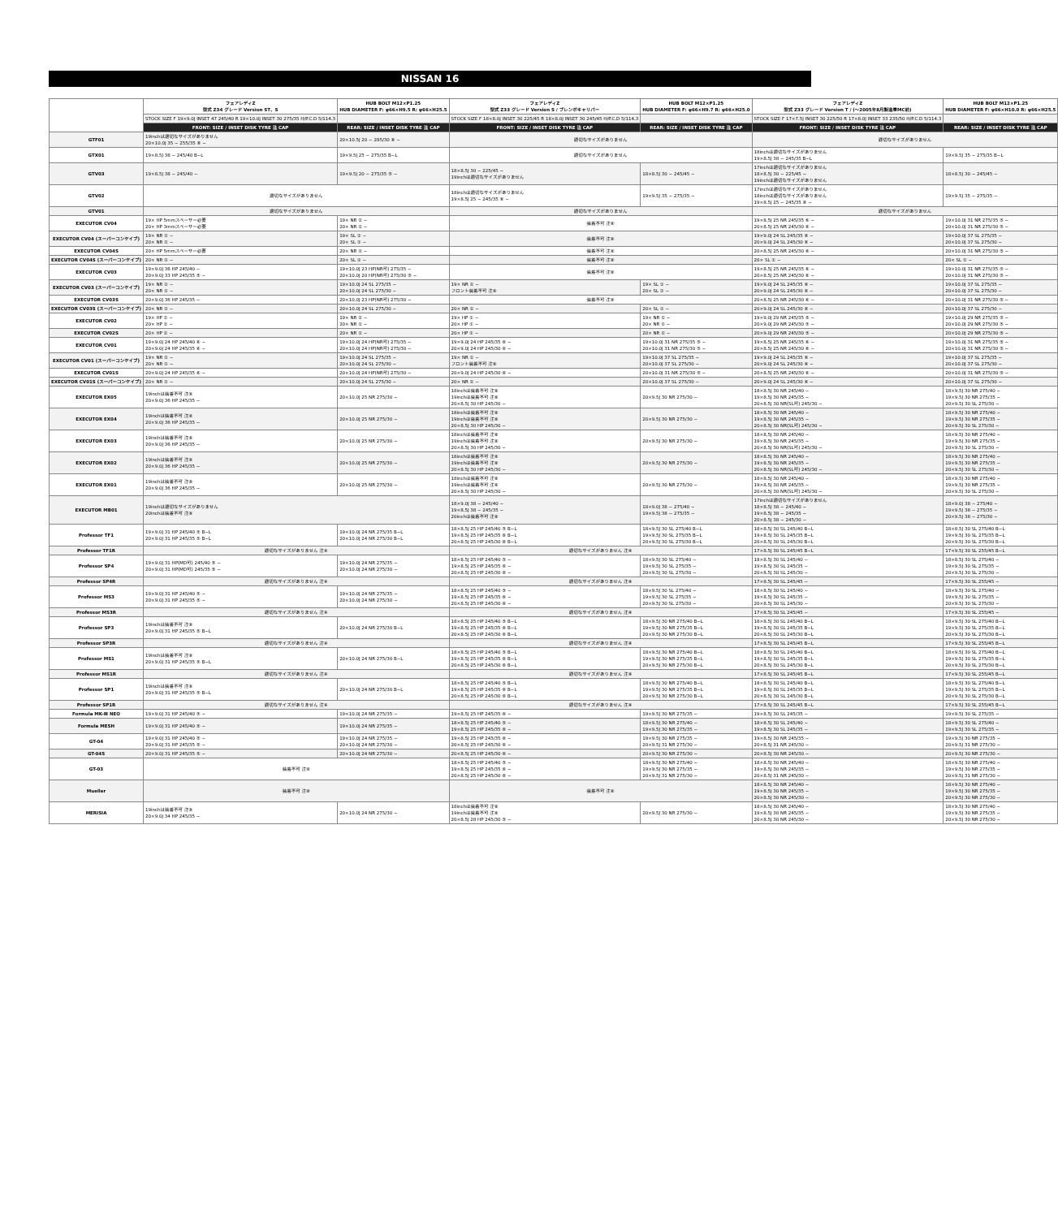NISSAN 16
| | フェアレディZ 型式 Z34 グレード Version ST、S | HUB BOLT M12×P1.25 HUB DIAMETER F: φ66×H9.5 R: φ66×H25.5 | フェアレディZ 型式 Z33 グレード Version S / ブレンボキャリパー | HUB BOLT M12×P1.25 HUB DIAMETER F: φ66×H9.7 R: φ66×H25.0 | フェアレディZ 型式 Z33 グレード Version T / (〜2005年8月製造車MC前) | HUB BOLT M12×P1.25 HUB DIAMETER F: φ66×H10.0 R: φ66×H25.5 |
| --- | --- | --- | --- | --- | --- | --- |
| | STOCK SIZE F 19×9.0J INSET 47 245/40 R 19×10.0J INSET 30 275/35 H/P.C.D 5/114.3 | | STOCK SIZE F 18×8.0J INSET 30 225/45 R 18×8.0J INSET 30 245/45 H/P.C.D 5/114.3 | | STOCK SIZE F 17×7.5J INSET 30 225/50 R 17×8.0J INSET 33 235/50 H/P.C.D 5/114.3 | |
| | FRONT: SIZE / INSET DISK TYRE 注 CAP | REAR: SIZE / INSET DISK TYRE 注 CAP | FRONT: SIZE / INSET DISK TYRE 注 CAP | REAR: SIZE / INSET DISK TYRE 注 CAP | FRONT: SIZE / INSET DISK TYRE 注 CAP | REAR: SIZE / INSET DISK TYRE 注 CAP |
| GTF01 | 19inchは適切なサイズがありません 20×10.0J 35 − 255/35 ⑥ − | 20×10.5J 20 − 285/30 ⑥ − | 適切なサイズがありません | | 適切なサイズがありません | |
| GTX01 | 19×8.5J 38 − 245/40 B−L | 19×9.5J 25 − 275/35 B−L | 適切なサイズがありません | | 18inchは適切なサイズがありません 19×8.5J 38 − 245/35 B−L | 19×9.5J 35 − 275/35 B−L |
| GTV03 | 19×8.5J 38 − 245/40 − | 19×9.5J 20 − 275/35 ⑤ − | 18×8.5J 30 − 225/45 − 19inchは適切なサイズがありません | 18×8.5J 30 − 245/45 − | 17inchは適切なサイズがありません 18×8.5J 30 − 225/45 − 19inchは適切なサイズがありません | 18×8.5J 30 − 245/45 − |
| GTV02 | 適切なサイズがありません | | 18inchは適切なサイズがありません 19×8.5J 25 − 245/35 ⑥ − | 19×9.5J 35 − 275/35 − | 17inchは適切なサイズがありません 18inchは適切なサイズがありません 19×8.5J 25 − 245/35 ⑥ − | 19×9.5J 35 − 275/35 − |
| GTV01 | 適切なサイズがありません | | 適切なサイズがありません | | 適切なサイズがありません | |
| EXECUTOR CV04 | 19× HP 5mmスペーサー必要 20× HP 3mmスペーサー必要 | 19× NR ① − 20× NR ① − | 装着不可 注⑧ | | 19×8.5J 25 NR 245/35 ⑥ − 20×8.5J 25 NR 245/30 ⑥ − | 19×10.0J 31 NR 275/35 ⑤ − 20×10.0J 31 NR 275/30 ⑤ − |
| EXECUTOR CV04 (スーパーコンケイブ) | 19× NR ① − 20× NR ① − | 19× SL ① − 20× SL ① − | 装着不可 注⑧ | | 19×9.0J 24 SL 245/35 ⑥ − 20×9.0J 24 SL 245/30 ⑥ − | 19×10.0J 37 SL 275/35 − 20×10.0J 37 SL 275/30 − |
| EXECUTOR CV04S | 20× HP 5mmスペーサー必要 | 20× NR ① − | 装着不可 注⑧ | | 20×8.5J 25 NR 245/30 ⑥ − | 20×10.0J 31 NR 275/30 ⑤ − |
| EXECUTOR CV04S (スーパーコンケイブ) | 20× NR ① − | 20× SL ① − | 装着不可 注⑧ | | 20× SL ① − | 20× SL ① − |
| EXECUTOR CV03 | 19×9.0J 36 HP 245/40 − 20×9.0J 33 HP 245/35 ⑤ − | 19×10.0J 23 HP(NR可) 275/35 − 20×10.0J 20 HP(NR可) 275/30 ⑤ − | 装着不可 注⑧ | | 19×8.5J 25 NR 245/35 ⑥ − 20×8.5J 25 NR 245/30 ⑥ − | 19×10.0J 31 NR 275/35 ⑤ − 20×10.0J 31 NR 275/30 ⑤ − |
| EXECUTOR CV03 (スーパーコンケイブ) | 19× NR ① − 20× NR ① − | 19×10.0J 24 SL 275/35 − 20×10.0J 24 SL 275/30 − | 19× NR ① − フロント装着不可 注⑧ | 19× SL ① − 20× SL ① − | 19×9.0J 24 SL 245/35 ⑥ − 20×9.0J 24 SL 245/30 ⑥ − | 19×10.0J 37 SL 275/35 − 20×10.0J 37 SL 275/30 − |
| EXECUTOR CV03S | 20×9.0J 36 HP 245/35 − | 20×10.0J 23 HP(NR可) 275/30 − | 装着不可 注⑧ | | 20×8.5J 25 NR 245/30 ⑥ − | 20×10.0J 31 NR 275/30 ⑤ − |
| EXECUTOR CV03S (スーパーコンケイブ) | 20× NR ① − | 20×10.0J 24 SL 275/30 − | 20× NR ① − | 20× SL ① − | 20×9.0J 24 SL 245/30 ⑥ − | 20×10.0J 37 SL 275/30 − |
| EXECUTOR CV02 | 19× HP ① − 20× HP ① − | 19× NR ① − 20× NR ① − | 19× HP ① − 20× HP ① − | 19× NR ① − 20× NR ① − | 19×9.0J 29 NR 245/35 ⑤ − 20×9.0J 29 NR 245/30 ⑤ − | 19×10.0J 29 NR 275/35 ⑤ − 20×10.0J 29 NR 275/30 ⑤ − |
| EXECUTOR CV02S | 20× HP ① − | 20× NR ① − | 20× HP ① − | 20× NR ① − | 20×9.0J 29 NR 245/30 ⑤ − | 20×10.0J 29 NR 275/30 ⑤ − |
| EXECUTOR CV01 | 19×9.0J 24 HP 245/40 ⑥ − 20×9.0J 24 HP 245/35 ⑥ − | 19×10.0J 24 HP(NR可) 275/35 − 20×10.0J 24 HP(NR可) 275/30 − | 19×9.0J 24 HP 245/35 ⑥ − 20×9.0J 24 HP 245/30 ⑥ − | 19×10.0J 31 NR 275/35 ⑤ − 20×10.0J 31 NR 275/30 ⑤ − | 19×8.5J 25 NR 245/35 ⑥ − 20×8.5J 25 NR 245/30 ⑥ − | 19×10.0J 31 NR 275/35 ⑤ − 20×10.0J 31 NR 275/30 ⑤ − |
| EXECUTOR CV01 (スーパーコンケイブ) | 19× NR ① − 20× NR ① − | 19×10.0J 24 SL 275/35 − 20×10.0J 24 SL 275/30 − | 19× NR ① − フロント装着不可 注⑧ | 19×10.0J 37 SL 275/35 − 20×10.0J 37 SL 275/30 − | 19×9.0J 24 SL 245/35 ⑥ − 20×9.0J 24 SL 245/30 ⑥ − | 19×10.0J 37 SL 275/35 − 20×10.0J 37 SL 275/30 − |
| EXECUTOR CV01S | 20×9.0J 24 HP 245/35 ⑥ − | 20×10.0J 24 HP(NR可) 275/30 − | 20×9.0J 24 HP 245/30 ⑥ − | 20×10.0J 31 NR 275/30 ⑤ − | 20×8.5J 25 NR 245/30 ⑥ − | 20×10.0J 31 NR 275/30 ⑤ − |
| EXECUTOR CV01S (スーパーコンケイブ) | 20× NR ① − | 20×10.0J 24 SL 275/30 − | 20× NR ① − | 20×10.0J 37 SL 275/30 − | 20×9.0J 24 SL 245/30 ⑥ − | 20×10.0J 37 SL 275/30 − |
| EXECUTOR EX05 | 19inchは装着不可 注⑧ 20×9.0J 36 HP 245/35 − | 20×10.0J 25 NR 275/30 − | 18inchは装着不可 注⑧ 19inchは装着不可 注⑧ 20×8.5J 30 HP 245/30 − | 20×9.5J 30 NR 275/30 − | 18×8.5J 30 NR 245/40 − 19×8.5J 30 NR 245/35 − 20×8.5J 30 NR(SL可) 245/30 − | 18×9.5J 30 NR 275/40 − 19×9.5J 30 NR 275/35 − 20×9.5J 30 SL 275/30 − |
| EXECUTOR EX04 | 19inchは装着不可 注⑧ 20×9.0J 36 HP 245/35 − | 20×10.0J 25 NR 275/30 − | 18inchは装着不可 注⑧ 19inchは装着不可 注⑧ 20×8.5J 30 HP 245/30 − | 20×9.5J 30 NR 275/30 − | 18×8.5J 30 NR 245/40 − 19×8.5J 30 NR 245/35 − 20×8.5J 30 NR(SL可) 245/30 − | 18×9.5J 30 NR 275/40 − 19×9.5J 30 NR 275/35 − 20×9.5J 30 SL 275/30 − |
| EXECUTOR EX03 | 19inchは装着不可 注⑧ 20×9.0J 36 HP 245/35 − | 20×10.0J 25 NR 275/30 − | 18inchは装着不可 注⑧ 19inchは装着不可 注⑧ 20×8.5J 30 HP 245/30 − | 20×9.5J 30 NR 275/30 − | 18×8.5J 30 NR 245/40 − 19×8.5J 30 NR 245/35 − 20×8.5J 30 NR(SL可) 245/30 − | 18×9.5J 30 NR 275/40 − 19×9.5J 30 NR 275/35 − 20×9.5J 30 SL 275/30 − |
| EXECUTOR EX02 | 19inchは装着不可 注⑧ 20×9.0J 36 HP 245/35 − | 20×10.0J 25 NR 275/30 − | 18inchは装着不可 注⑧ 19inchは装着不可 注⑧ 20×8.5J 30 HP 245/30 − | 20×9.5J 30 NR 275/30 − | 18×8.5J 30 NR 245/40 − 19×8.5J 30 NR 245/35 − 20×8.5J 30 NR(SL可) 245/30 − | 18×9.5J 30 NR 275/40 − 19×9.5J 30 NR 275/35 − 20×9.5J 30 SL 275/30 − |
| EXECUTOR EX01 | 19inchは装着不可 注⑧ 20×9.0J 36 HP 245/35 − | 20×10.0J 25 NR 275/30 − | 18inchは装着不可 注⑧ 19inchは装着不可 注⑧ 20×8.5J 30 HP 245/30 − | 20×9.5J 30 NR 275/30 − | 18×8.5J 30 NR 245/40 − 19×8.5J 30 NR 245/35 − 20×8.5J 30 NR(SL可) 245/30 − | 18×9.5J 30 NR 275/40 − 19×9.5J 30 NR 275/35 − 20×9.5J 30 SL 275/30 − |
| EXECUTOR MB01 | 19inchは適切なサイズがありません 20inchは装着不可 注⑧ | | 18×9.0J 38 − 245/40 − 19×8.5J 38 − 245/35 − 20inchは装着不可 注⑧ | 18×9.0J 38 − 275/40 − 19×9.5J 38 − 275/35 − | 17inchは適切なサイズがありません 18×8.5J 38 − 245/40 − 19×8.5J 38 − 245/35 − 20×8.5J 38 − 245/30 − | 18×9.0J 38 − 275/40 − 19×9.5J 38 − 275/35 − 20×9.5J 38 − 275/30 − |
| Professor TF1 | 19×9.0J 31 HP 245/40 ⑤ B−L 20×9.0J 31 HP 245/35 ⑤ B−L | 19×10.0J 24 NR 275/35 B−L 20×10.0J 24 NR 275/30 B−L | 18×8.5J 25 HP 245/40 ⑤ B−L 19×8.5J 25 HP 245/35 ⑥ B−L 20×8.5J 25 HP 245/30 ⑥ B−L | 18×9.5J 30 SL 275/40 B−L 19×9.5J 30 SL 275/35 B−L 20×9.5J 30 SL 275/30 B−L | 18×8.5J 30 SL 245/40 B−L 19×8.5J 30 SL 245/35 B−L 20×8.5J 30 SL 245/30 B−L | 18×8.5J 30 SL 275/40 B−L 19×9.5J 30 SL 275/35 B−L 20×9.5J 30 SL 275/30 B−L |
| Professor TF1R | 適切なサイズがありません 注④ | | 適切なサイズがありません 注④ | | 17×8.5J 30 SL 245/45 B−L | 17×9.5J 30 SL 255/45 B−L |
| Professor SP4 | 19×9.0J 31 HP(MD可) 245/40 ⑤ − 20×9.0J 31 HP(MD可) 245/35 ⑤ − | 19×10.0J 24 NR 275/35 − 20×10.0J 24 NR 275/30 − | 18×8.5J 25 HP 245/40 ⑤ − 19×8.5J 25 HP 245/35 ⑥ − 20×8.5J 25 HP 245/30 ⑥ − | 18×9.5J 30 SL 275/40 − 19×9.5J 30 SL 275/35 − 20×9.5J 30 SL 275/30 − | 18×8.5J 30 SL 245/40 − 19×8.5J 30 SL 245/35 − 20×8.5J 30 SL 245/30 − | 18×8.5J 30 SL 275/40 − 19×9.5J 30 SL 275/35 − 20×9.5J 30 SL 275/30 − |
| Professor SP4R | 適切なサイズがありません 注④ | | 適切なサイズがありません 注④ | | 17×8.5J 30 SL 245/45 − | 17×9.5J 30 SL 255/45 − |
| Professor MS3 | 19×9.0J 31 HP 245/40 ⑤ − 20×9.0J 31 HP 245/35 ⑤ − | 19×10.0J 24 NR 275/35 − 20×10.0J 24 NR 275/30 − | 18×8.5J 25 HP 245/40 ⑤ − 19×8.5J 25 HP 245/35 ⑥ − 20×8.5J 25 HP 245/30 ⑥ − | 18×9.5J 30 SL 275/40 − 19×9.5J 30 SL 275/35 − 20×9.5J 30 SL 275/30 − | 18×8.5J 30 SL 245/40 − 19×8.5J 30 SL 245/35 − 20×8.5J 30 SL 245/30 − | 18×9.5J 30 SL 275/40 − 19×9.5J 30 SL 275/35 − 20×9.5J 30 SL 275/30 − |
| Professor MS3R | 適切なサイズがありません 注④ | | 適切なサイズがありません 注④ | | 17×8.5J 30 SL 245/45 − | 17×9.5J 30 SL 255/45 − |
| Professor SP3 | 19inchは装着不可 注⑧ 20×9.0J 31 HP 245/35 ⑤ B−L | 20×10.0J 24 NR 275/30 B−L | 18×8.5J 25 HP 245/40 ⑤ B−L 19×8.5J 25 HP 245/35 ⑥ B−L 20×8.5J 25 HP 245/30 ⑥ B−L | 18×9.5J 30 NR 275/40 B−L 19×9.5J 30 NR 275/35 B−L 20×9.5J 30 NR 275/30 B−L | 18×8.5J 30 SL 245/40 B−L 19×8.5J 30 SL 245/35 B−L 20×8.5J 30 SL 245/30 B−L | 18×9.5J 30 SL 275/40 B−L 19×9.5J 30 SL 275/35 B−L 20×9.5J 30 SL 275/30 B−L |
| Professor SP3R | 適切なサイズがありません 注④ | | 適切なサイズがありません 注④ | | 17×8.5J 30 SL 245/45 B−L | 17×9.5J 30 SL 255/45 B−L |
| Professor MS1 | 19inchは装着不可 注⑧ 20×9.0J 31 HP 245/35 ⑤ B−L | 20×10.0J 24 NR 275/30 B−L | 18×8.5J 25 HP 245/40 ⑤ B−L 19×8.5J 25 HP 245/35 ⑥ B−L 20×8.5J 25 HP 245/30 ⑥ B−L | 18×9.5J 30 NR 275/40 B−L 19×9.5J 30 NR 275/35 B−L 20×9.5J 30 NR 275/30 B−L | 18×8.5J 30 SL 245/40 B−L 19×8.5J 30 SL 245/35 B−L 20×8.5J 30 SL 245/30 B−L | 18×9.5J 30 SL 275/40 B−L 19×9.5J 30 SL 275/35 B−L 20×9.5J 30 SL 275/30 B−L |
| Professor MS1R | 適切なサイズがありません 注④ | | 適切なサイズがありません 注④ | | 17×8.5J 30 SL 245/45 B−L | 17×9.5J 30 SL 255/45 B−L |
| Professor SP1 | 19inchは装着不可 注⑧ 20×9.0J 31 HP 245/35 ⑤ B−L | 20×10.0J 24 NR 275/30 B−L | 18×8.5J 25 HP 245/40 ⑤ B−L 19×8.5J 25 HP 245/35 ⑥ B−L 20×8.5J 25 HP 245/30 ⑥ B−L | 18×9.5J 30 NR 275/40 B−L 19×9.5J 30 NR 275/35 B−L 20×9.5J 30 NR 275/30 B−L | 18×8.5J 30 SL 245/40 B−L 19×8.5J 30 SL 245/35 B−L 20×8.5J 30 SL 245/30 B−L | 18×9.5J 30 SL 275/40 B−L 19×9.5J 30 SL 275/35 B−L 20×9.5J 30 SL 275/30 B−L |
| Professor SP1R | 適切なサイズがありません 注④ | | 適切なサイズがありません 注④ | | 17×8.5J 30 SL 245/45 B−L | 17×9.5J 30 SL 255/45 B−L |
| Formula MK-Ⅲ NEO | 19×9.0J 31 HP 245/40 ⑤ − | 19×10.0J 24 NR 275/35 − | 19×8.5J 25 HP 245/35 ⑥ − | 19×9.5J 30 NR 275/35 − | 19×8.5J 30 SL 245/35 − | 19×9.5J 30 SL 275/35 − |
| Formula MESH | 19×9.0J 31 HP 245/40 ⑤ − | 19×10.0J 24 NR 275/35 − | 18×8.5J 25 HP 245/40 ⑤ − 19×8.5J 25 HP 245/35 ⑥ − | 18×9.5J 30 NR 275/40 − 19×9.5J 30 NR 275/35 − | 18×8.5J 30 SL 245/40 − 19×8.5J 30 SL 245/35 − | 18×9.5J 30 SL 275/40 − 19×9.5J 30 SL 275/35 − |
| GT-04 | 19×9.0J 31 HP 245/40 ⑤ − 20×9.0J 31 HP 245/35 ⑤ − | 19×10.0J 24 NR 275/35 − 20×10.0J 24 NR 275/30 − | 19×8.5J 25 HP 245/35 ⑥ − 20×8.5J 25 HP 245/30 ⑥ − | 19×9.5J 30 NR 275/35 − 20×9.5J 31 NR 275/30 − | 19×8.5J 30 NR 245/35 − 20×8.5J 31 NR 245/30 − | 19×9.5J 30 NR 275/35 − 20×9.5J 31 NR 275/30 − |
| GT-04S | 20×9.0J 31 HP 245/35 ⑤ − | 20×10.0J 24 NR 275/30 − | 20×8.5J 25 HP 245/30 ⑥ − | 20×9.5J 30 NR 275/30 − | 20×8.5J 30 NR 245/30 − | 20×9.5J 30 NR 275/30 − |
| GT-03 | 装着不可 注⑧ | | 18×8.5J 25 HP 245/40 ⑤ − 19×8.5J 25 HP 245/35 ⑥ − 20×8.5J 25 HP 245/30 ⑥ − | 18×9.5J 30 NR 275/40 − 19×9.5J 30 NR 275/35 − 20×9.5J 31 NR 275/30 − | 18×8.5J 30 NR 245/40 − 19×8.5J 30 NR 245/35 − 20×8.5J 31 NR 245/30 − | 18×9.5J 30 NR 275/40 − 19×9.5J 30 NR 275/35 − 20×9.5J 31 NR 275/30 − |
| Mueller | 装着不可 注⑧ | | 装着不可 注⑧ | | 18×8.5J 30 NR 245/40 − 19×8.5J 30 NR 245/35 − 20×8.5J 30 NR 245/30 − | 18×9.5J 30 NR 275/40 − 19×9.5J 30 NR 275/35 − 20×9.5J 30 NR 275/30 − |
| MERISIA | 19inchは装着不可 注⑧ 20×9.0J 34 HP 245/35 − | 20×10.0J 24 NR 275/30 − | 18inchは装着不可 注⑧ 19inchは装着不可 注⑧ 20×8.5J 28 HP 245/30 ⑤ − | 20×9.5J 30 NR 275/30 − | 18×8.5J 30 NR 245/40 − 19×8.5J 30 NR 245/35 − 20×8.5J 30 NR 245/30 − | 18×9.5J 30 NR 275/40 − 19×9.5J 30 NR 275/35 − 20×9.5J 30 NR 275/30 − |